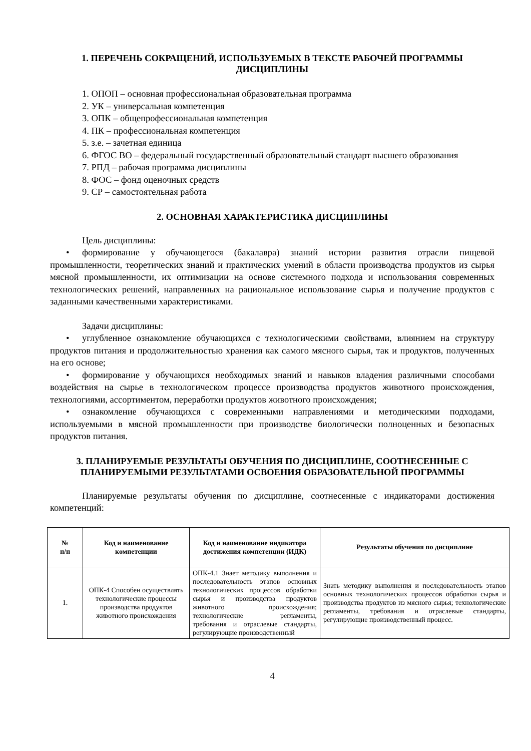1. ПЕРЕЧЕНЬ СОКРАЩЕНИЙ, ИСПОЛЬЗУЕМЫХ В ТЕКСТЕ РАБОЧЕЙ ПРОГРАММЫ ДИСЦИПЛИНЫ
1. ОПОП – основная профессиональная образовательная программа
2. УК – универсальная компетенция
3. ОПК – общепрофессиональная компетенция
4. ПК – профессиональная компетенция
5. з.е. – зачетная единица
6. ФГОС ВО – федеральный государственный образовательный стандарт высшего образования
7. РПД – рабочая программа дисциплины
8. ФОС – фонд оценочных средств
9. СР – самостоятельная работа
2. ОСНОВНАЯ ХАРАКТЕРИСТИКА ДИСЦИПЛИНЫ
Цель дисциплины:
• формирование у обучающегося (бакалавра) знаний истории развития отрасли пищевой промышленности, теоретических знаний и практических умений в области производства продуктов из сырья мясной промышленности, их оптимизации на основе системного подхода и использования современных технологических решений, направленных на рациональное использование сырья и получение продуктов с заданными качественными характеристиками.
Задачи дисциплины:
• углубленное ознакомление обучающихся с технологическими свойствами, влиянием на структуру продуктов питания и продолжительностью хранения как самого мясного сырья, так и продуктов, полученных на его основе;
• формирование у обучающихся необходимых знаний и навыков владения различными способами воздействия на сырье в технологическом процессе производства продуктов животного происхождения, технологиями, ассортиментом, переработки продуктов животного происхождения;
• ознакомление обучающихся с современными направлениями и методическими подходами, используемыми в мясной промышленности при производстве биологически полноценных и безопасных продуктов питания.
3. ПЛАНИРУЕМЫЕ РЕЗУЛЬТАТЫ ОБУЧЕНИЯ ПО ДИСЦИПЛИНЕ, СООТНЕСЕННЫЕ С ПЛАНИРУЕМЫМИ РЕЗУЛЬТАТАМИ ОСВОЕНИЯ ОБРАЗОВАТЕЛЬНОЙ ПРОГРАММЫ
Планируемые результаты обучения по дисциплине, соотнесенные с индикаторами достижения компетенций:
| № п/п | Код и наименование компетенции | Код и наименование индикатора достижения компетенции (ИДК) | Результаты обучения по дисциплине |
| --- | --- | --- | --- |
| 1. | ОПК-4 Способен осуществлять технологические процессы производства продуктов животного происхождения | ОПК-4.1 Знает методику выполнения и последовательность этапов основных технологических процессов обработки сырья и производства продуктов животного происхождения; технологические регламенты, требования и отраслевые стандарты, регулирующие производственный | Знать методику выполнения и последовательность этапов основных технологических процессов обработки сырья и производства продуктов из мясного сырья; технологические регламенты, требования и отраслевые стандарты, регулирующие производственный процесс. |
4